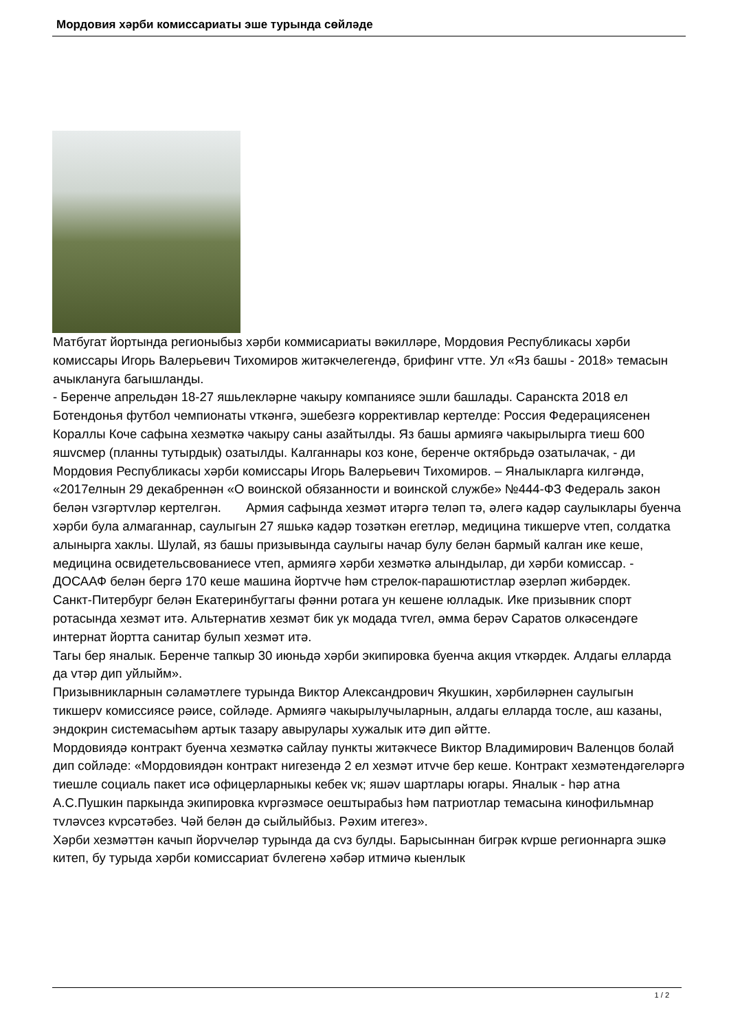Мордовия хәрби комиссариаты эше турында сөйләде
Матбугат йортында регионыбыз хәрби коммисариаты вәкилләре, Мордовия Республикасы хәрби комиссары Игорь Валерьевич Тихомиров житәкчелегендә, брифинг vтте. Ул «Яз башы - 2018» темасын ачыклануга багышланды.
- Беренче апрельдән 18-27 яшьлекләрне чакыру компаниясе эшли башлады. Саранскта 2018 ел Ботендонья футбол чемпионаты vткәнгә, эшебезгә коррективлар кертелде: Россия Федерациясенен Кораллы Коче сафына хезмәткә чакыру саны азайтылды. Яз башы армиягә чакырылырга тиеш 600 яшvсмер (планны тутырдык) озатылды. Калганнары коз коне, беренче октябрьдә озатылачак, - ди Мордовия Республикасы хәрби комиссары Игорь Валерьевич Тихомиров. – Яналыкларга килгәндә, «2017елнын 29 декабреннән «О воинской обязанности и воинской службе» №444-ФЗ Федераль закон белән vзгәртvләр кертелгән. Армия сафында хезмәт итәргә теләп тә, әлегә кадәр саулыклары буенча хәрби була алмаганнар, саулыгын 27 яшькә кадәр тозәткән егетләр, медицина тикшерve vтеп, солдатка алынырга хаклы. Шулай, яз башы призывында саулыгы начар булу белән бармый калган ике кеше, медицина освидетельсвованиесе vтеп, армиягә хәрби хезмәткә алындылар, ди хәрби комиссар. - ДОСААФ белән бергә 170 кеше машина йортvче һәм стрелок-парашютистлар әзерләп жибәрдек.
Санкт-Питербург белән Екатеринбугтагы фәнни ротага ун кешене юлладык. Ике призывник спорт ротасында хезмәт итә. Альтернатив хезмәт бик ук модада тvгел, әмма берәv Саратов олкәсендәге интернат йортта санитар булып хезмәт итә.
Тагы бер яналык. Беренче тапкыр 30 июньдә хәрби экипировка буенча акция vткәрдек. Алдагы елларда да vтәр дип уйлыйм».
Призывникларнын сәламәтлеге турында Виктор Александрович Якушкин, хәрбиләрнен саулыгын тикшерv комиссиясе рәисе, сойләде. Армиягә чакырылучыларнын, алдагы елларда тосле, аш казаны, эндокрин системасыһәм артык тазару авырулары хужалык итә дип әйтте.
Мордовиядә контракт буенча хезмәткә сайлау пункты житәкчесе Виктор Владимирович Валенцов болай дип сойләде: «Мордовиядән контракт нигезендә 2 ел хезмәт итvче бер кеше. Контракт хезмәтендәгеләргә тиешле социаль пакет исә офицерларныкы кебек vк; яшәv шартлары югары. Яналык - һәр атна А.С.Пушкин паркында экипировка кvргәзмәсе оештырабыз һәм патриотлар темасына кинофильмнар тvләvсез кvрсәтәбез. Чәй белән дә сыйлыйбыз. Рәхим итегез».
Хәрби хезмәттән качып йорvчеләр турында да сvз булды. Барысыннан бигрәк кvрше регионнарга эшкә китеп, бу турыда хәрби комиссариат бvлегенә хәбәр итмичә кыенлык
1 / 2